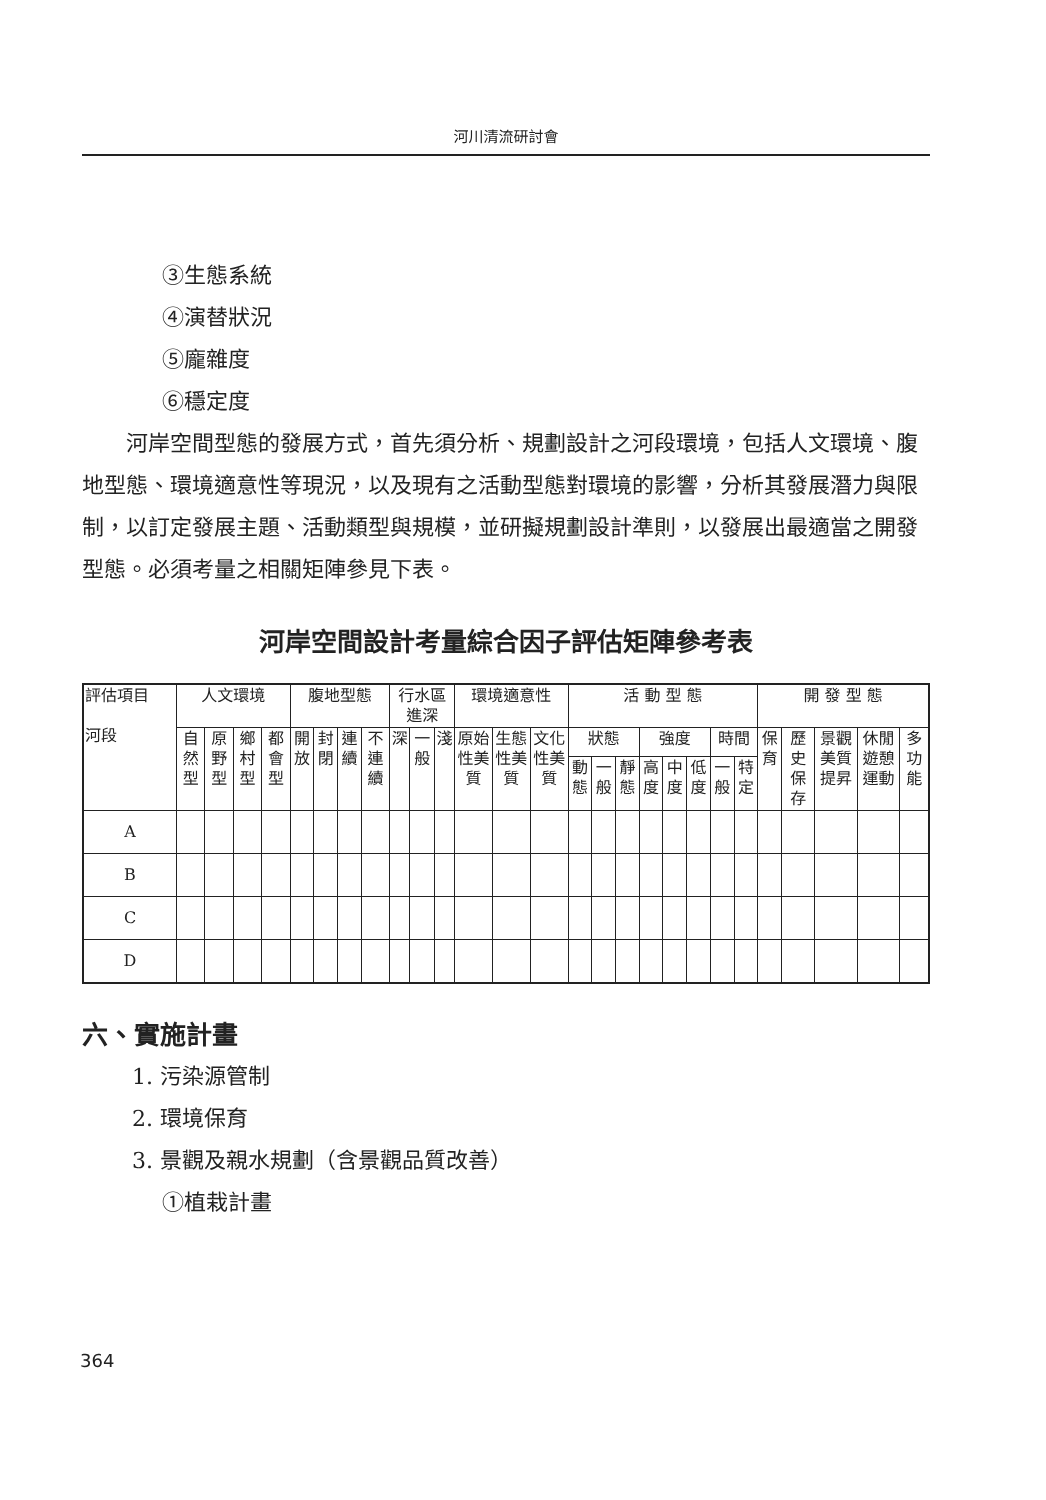河川清流研討會
③生態系統
④演替狀況
⑤龐雜度
⑥穩定度
河岸空間型態的發展方式，首先須分析、規劃設計之河段環境，包括人文環境、腹地型態、環境適意性等現況，以及現有之活動型態對環境的影響，分析其發展潛力與限制，以訂定發展主題、活動類型與規模，並研擬規劃設計準則，以發展出最適當之開發型態。必須考量之相關矩陣參見下表。
河岸空間設計考量綜合因子評估矩陣參考表
| 評估項目 河段 | 人文環境 | | | | 腹地型態 | | | | 行水區進深 | | | 環境適意性 | | | 活 動 型 態 | | | | | | | | 開 發 型 態 | | | | |
| --- | --- | --- | --- | --- | --- | --- | --- | --- | --- | --- | --- | --- | --- | --- | --- | --- | --- | --- | --- | --- | --- | --- | --- | --- | --- | --- | --- |
| | 自然型 | 原野型 | 鄉村型 | 都會型 | 開放 | 封閉 | 連續 | 不連續 | 深 | 一般 | 淺 | 原始性美質 | 生態性美質 | 文化性美質 | 狀態 | | | 強度 | | | 時間 | | 保育 | 歷史保存 | 景觀美質提昇 | 休閒遊憩運動 | 多功能 |
| | | | | | | | | | | | | | | | 動態 | 一般 | 靜態 | 高度 | 中度 | 低度 | 一般 | 特定 | | | | | |
| A | | | | | | | | | | | | | | | | | | | | | | | | | | | |
| B | | | | | | | | | | | | | | | | | | | | | | | | | | | |
| C | | | | | | | | | | | | | | | | | | | | | | | | | | | |
| D | | | | | | | | | | | | | | | | | | | | | | | | | | | |
六、實施計畫
1. 污染源管制
2. 環境保育
3. 景觀及親水規劃（含景觀品質改善）
①植栽計畫
364